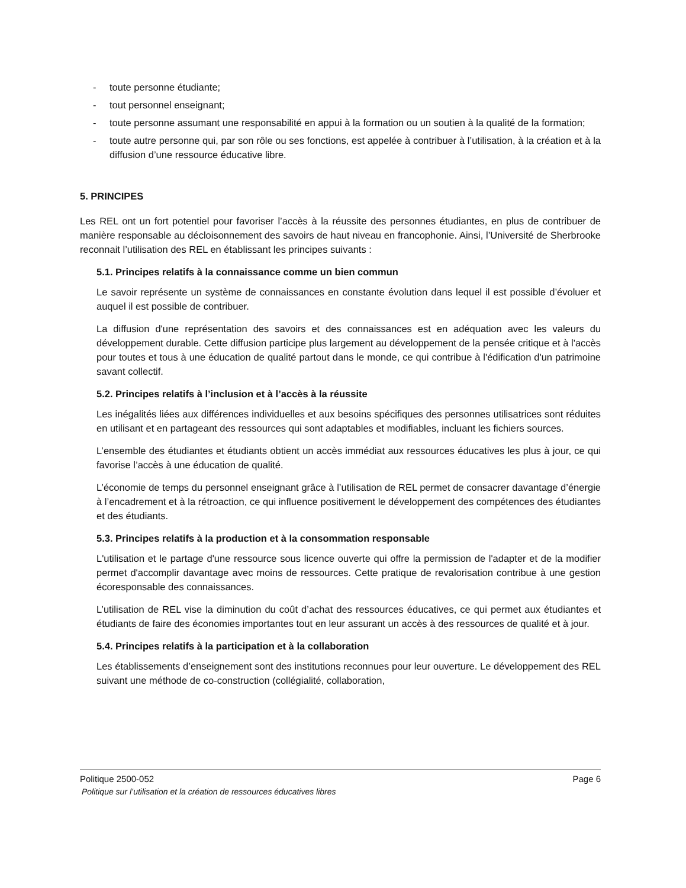- toute personne étudiante;
- tout personnel enseignant;
- toute personne assumant une responsabilité en appui à la formation ou un soutien à la qualité de la formation;
- toute autre personne qui, par son rôle ou ses fonctions, est appelée à contribuer à l’utilisation, à la création et à la diffusion d’une ressource éducative libre.
5. PRINCIPES
Les REL ont un fort potentiel pour favoriser l’accès à la réussite des personnes étudiantes, en plus de contribuer de manière responsable au décloisonnement des savoirs de haut niveau en francophonie. Ainsi, l’Université de Sherbrooke reconnait l’utilisation des REL en établissant les principes suivants :
5.1. Principes relatifs à la connaissance comme un bien commun
Le savoir représente un système de connaissances en constante évolution dans lequel il est possible d’évoluer et auquel il est possible de contribuer.
La diffusion d'une représentation des savoirs et des connaissances est en adéquation avec les valeurs du développement durable. Cette diffusion participe plus largement au développement de la pensée critique et à l'accès pour toutes et tous à une éducation de qualité partout dans le monde, ce qui contribue à l'édification d'un patrimoine savant collectif.
5.2. Principes relatifs à l’inclusion et à l’accès à la réussite
Les inégalités liées aux différences individuelles et aux besoins spécifiques des personnes utilisatrices sont réduites en utilisant et en partageant des ressources qui sont adaptables et modifiables, incluant les fichiers sources.
L’ensemble des étudiantes et étudiants obtient un accès immédiat aux ressources éducatives les plus à jour, ce qui favorise l’accès à une éducation de qualité.
L’économie de temps du personnel enseignant grâce à l’utilisation de REL permet de consacrer davantage d’énergie à l’encadrement et à la rétroaction, ce qui influence positivement le développement des compétences des étudiantes et des étudiants.
5.3. Principes relatifs à la production et à la consommation responsable
L'utilisation et le partage d'une ressource sous licence ouverte qui offre la permission de l'adapter et de la modifier permet d'accomplir davantage avec moins de ressources. Cette pratique de revalorisation contribue à une gestion écoresponsable des connaissances.
L’utilisation de REL vise la diminution du coût d’achat des ressources éducatives, ce qui permet aux étudiantes et étudiants de faire des économies importantes tout en leur assurant un accès à des ressources de qualité et à jour.
5.4. Principes relatifs à la participation et à la collaboration
Les établissements d’enseignement sont des institutions reconnues pour leur ouverture. Le développement des REL suivant une méthode de co-construction (collégialité, collaboration,
Politique 2500-052 Page 6
Politique sur l’utilisation et la création de ressources éducatives libres